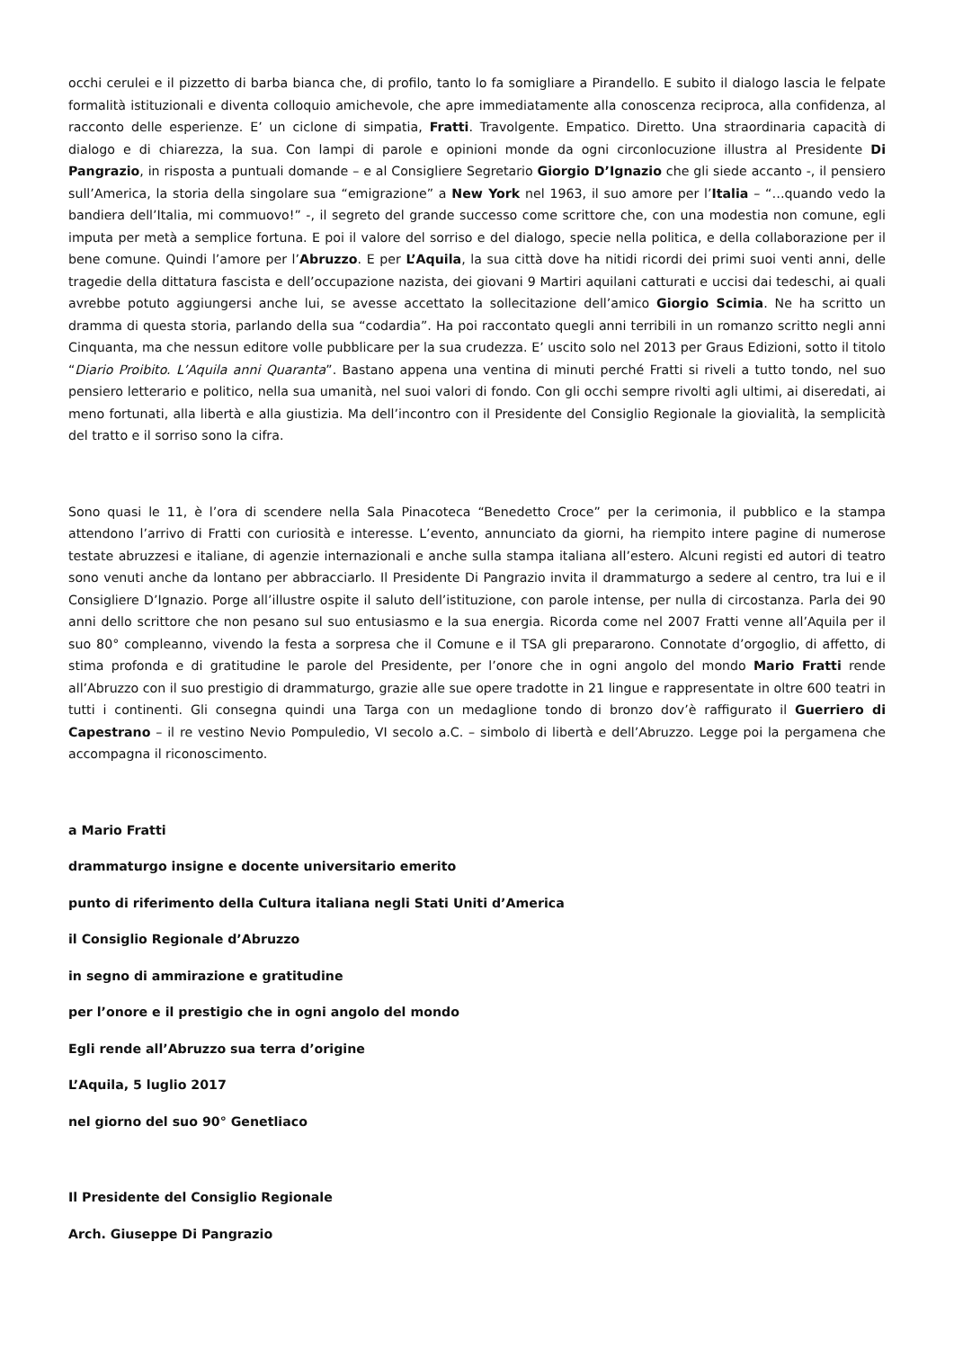occhi cerulei e il pizzetto di barba bianca che, di profilo, tanto lo fa somigliare a Pirandello. E subito il dialogo lascia le felpate formalità istituzionali e diventa colloquio amichevole, che apre immediatamente alla conoscenza reciproca, alla confidenza, al racconto delle esperienze. E’ un ciclone di simpatia, Fratti. Travolgente. Empatico. Diretto. Una straordinaria capacità di dialogo e di chiarezza, la sua. Con lampi di parole e opinioni monde da ogni circonlocuzione illustra al Presidente Di Pangrazio, in risposta a puntuali domande – e al Consigliere Segretario Giorgio D’Ignazio che gli siede accanto -, il pensiero sull’America, la storia della singolare sua “emigrazione” a New York nel 1963, il suo amore per l’Italia – “…quando vedo la bandiera dell’Italia, mi commuovo!” -, il segreto del grande successo come scrittore che, con una modestia non comune, egli imputa per metà a semplice fortuna. E poi il valore del sorriso e del dialogo, specie nella politica, e della collaborazione per il bene comune. Quindi l’amore per l’Abruzzo. E per L’Aquila, la sua città dove ha nitidi ricordi dei primi suoi venti anni, delle tragedie della dittatura fascista e dell’occupazione nazista, dei giovani 9 Martiri aquilani catturati e uccisi dai tedeschi, ai quali avrebbe potuto aggiungersi anche lui, se avesse accettato la sollecitazione dell’amico Giorgio Scimia. Ne ha scritto un dramma di questa storia, parlando della sua “codardia”. Ha poi raccontato quegli anni terribili in un romanzo scritto negli anni Cinquanta, ma che nessun editore volle pubblicare per la sua crudezza. E’ uscito solo nel 2013 per Graus Edizioni, sotto il titolo “Diario Proibito. L’Aquila anni Quaranta”. Bastano appena una ventina di minuti perché Fratti si riveli a tutto tondo, nel suo pensiero letterario e politico, nella sua umanità, nel suoi valori di fondo. Con gli occhi sempre rivolti agli ultimi, ai diseredati, ai meno fortunati, alla libertà e alla giustizia. Ma dell’incontro con il Presidente del Consiglio Regionale la giovialità, la semplicità del tratto e il sorriso sono la cifra.
Sono quasi le 11, è l’ora di scendere nella Sala Pinacoteca “Benedetto Croce” per la cerimonia, il pubblico e la stampa attendono l’arrivo di Fratti con curiosità e interesse. L’evento, annunciato da giorni, ha riempito intere pagine di numerose testate abruzzesi e italiane, di agenzie internazionali e anche sulla stampa italiana all’estero. Alcuni registi ed autori di teatro sono venuti anche da lontano per abbracciarlo. Il Presidente Di Pangrazio invita il drammaturgo a sedere al centro, tra lui e il Consigliere D’Ignazio. Porge all’illustre ospite il saluto dell’istituzione, con parole intense, per nulla di circostanza. Parla dei 90 anni dello scrittore che non pesano sul suo entusiasmo e la sua energia. Ricorda come nel 2007 Fratti venne all’Aquila per il suo 80° compleanno, vivendo la festa a sorpresa che il Comune e il TSA gli prepararono. Connotate d’orgoglio, di affetto, di stima profonda e di gratitudine le parole del Presidente, per l’onore che in ogni angolo del mondo Mario Fratti rende all’Abruzzo con il suo prestigio di drammaturgo, grazie alle sue opere tradotte in 21 lingue e rappresentate in oltre 600 teatri in tutti i continenti. Gli consegna quindi una Targa con un medaglione tondo di bronzo dov’è raffigurato il Guerriero di Capestrano – il re vestino Nevio Pompuledio, VI secolo a.C. – simbolo di libertà e dell’Abruzzo. Legge poi la pergamena che accompagna il riconoscimento.
a Mario Fratti
drammaturgo insigne e docente universitario emerito
punto di riferimento della Cultura italiana negli Stati Uniti d’America
il Consiglio Regionale d’Abruzzo
in segno di ammirazione e gratitudine
per l’onore e il prestigio che in ogni angolo del mondo
Egli rende all’Abruzzo sua terra d’origine
L’Aquila, 5 luglio 2017
nel giorno del suo 90° Genetliaco
Il Presidente del Consiglio Regionale
Arch. Giuseppe Di Pangrazio